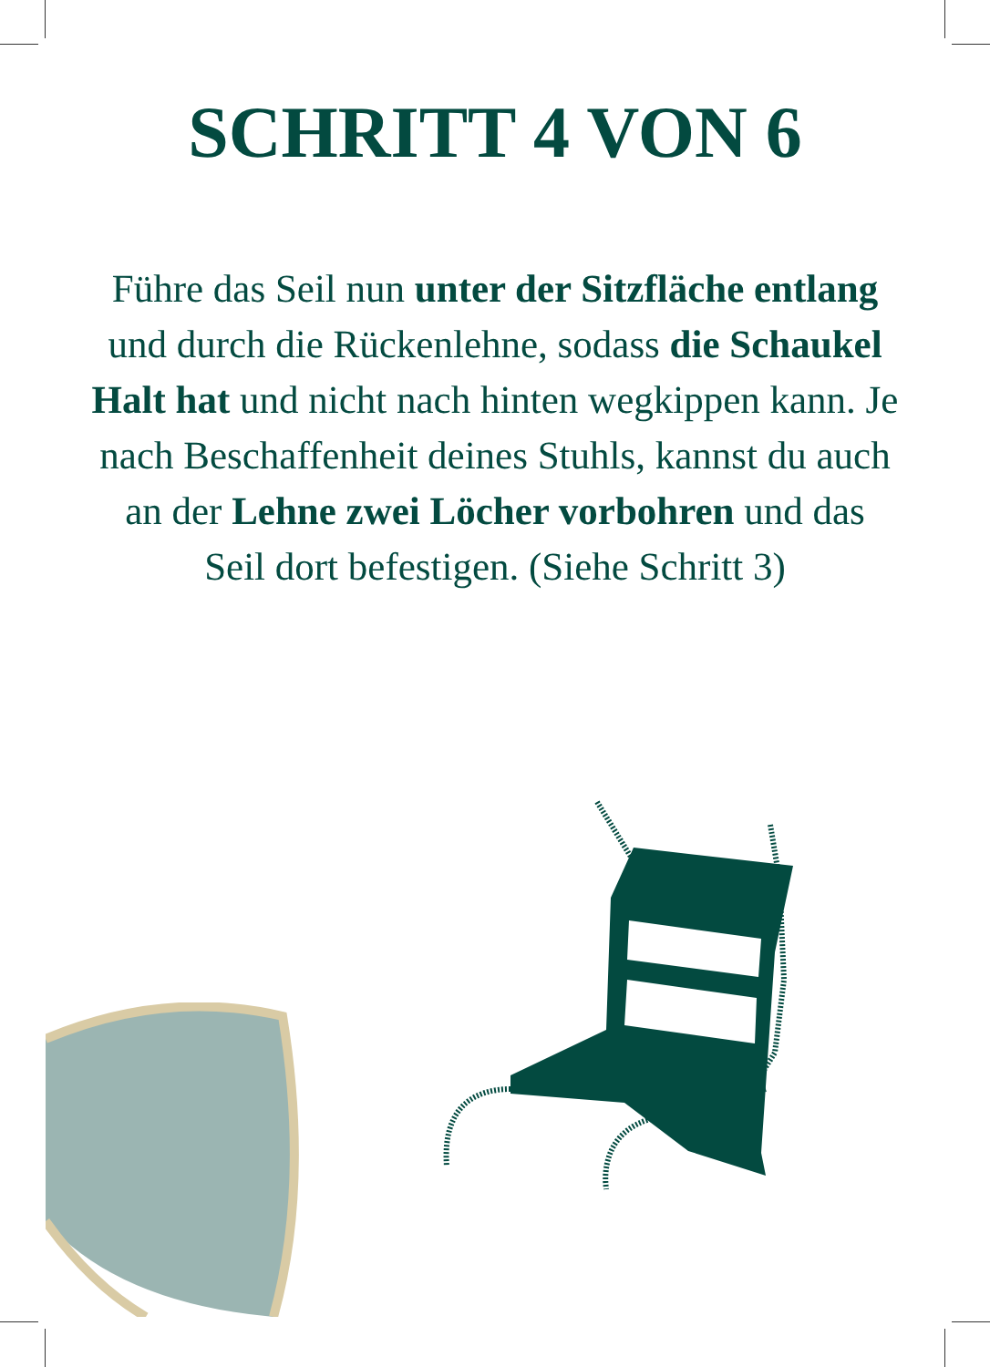SCHRITT 4 VON 6
Führe das Seil nun unter der Sitzfläche entlang und durch die Rückenlehne, sodass die Schaukel Halt hat und nicht nach hinten wegkippen kann. Je nach Beschaffenheit deines Stuhls, kannst du auch an der Lehne zwei Löcher vorbohren und das Seil dort befestigen. (Siehe Schritt 3)